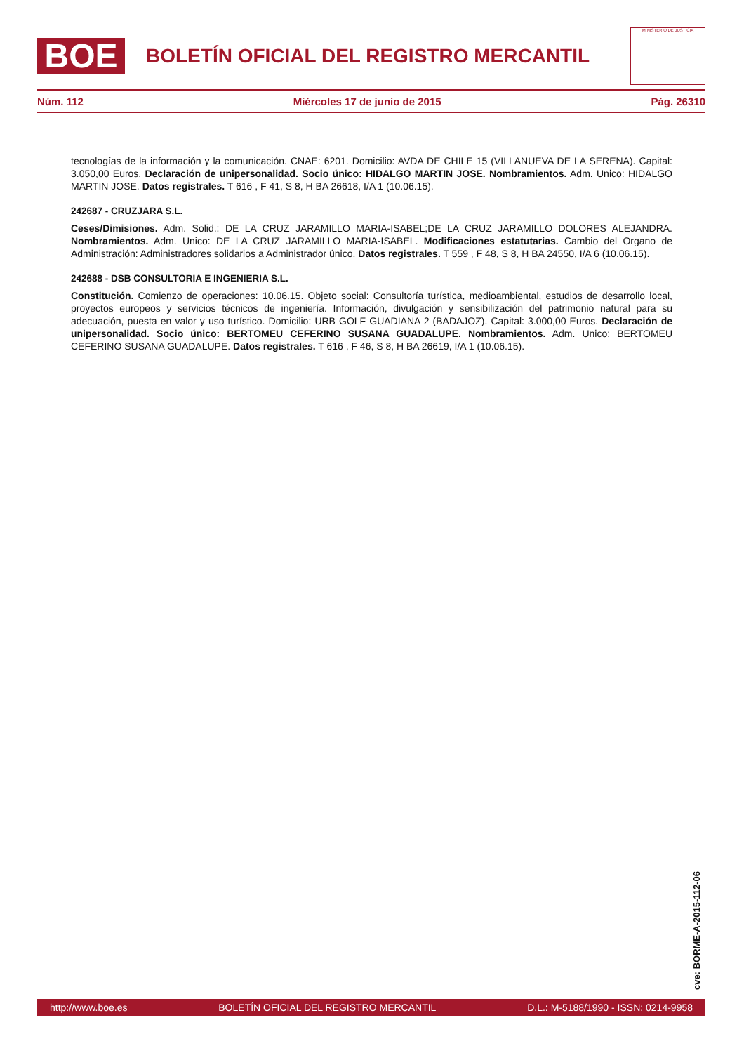BOE
BOLETÍN OFICIAL DEL REGISTRO MERCANTIL
MINISTERIO DE JUSTICIA
Núm. 112 Miércoles 17 de junio de 2015 Pág. 26310
tecnologías de la información y la comunicación. CNAE: 6201. Domicilio: AVDA DE CHILE 15 (VILLANUEVA DE LA SERENA). Capital: 3.050,00 Euros. Declaración de unipersonalidad. Socio único: HIDALGO MARTIN JOSE. Nombramientos. Adm. Unico: HIDALGO MARTIN JOSE. Datos registrales. T 616 , F 41, S 8, H BA 26618, I/A 1 (10.06.15).
242687 - CRUZJARA S.L.
Ceses/Dimisiones. Adm. Solid.: DE LA CRUZ JARAMILLO MARIA-ISABEL;DE LA CRUZ JARAMILLO DOLORES ALEJANDRA. Nombramientos. Adm. Unico: DE LA CRUZ JARAMILLO MARIA-ISABEL. Modificaciones estatutarias. Cambio del Organo de Administración: Administradores solidarios a Administrador único. Datos registrales. T 559 , F 48, S 8, H BA 24550, I/A 6 (10.06.15).
242688 - DSB CONSULTORIA E INGENIERIA S.L.
Constitución. Comienzo de operaciones: 10.06.15. Objeto social: Consultoría turística, medioambiental, estudios de desarrollo local, proyectos europeos y servicios técnicos de ingeniería. Información, divulgación y sensibilización del patrimonio natural para su adecuación, puesta en valor y uso turístico. Domicilio: URB GOLF GUADIANA 2 (BADAJOZ). Capital: 3.000,00 Euros. Declaración de unipersonalidad. Socio único: BERTOMEU CEFERINO SUSANA GUADALUPE. Nombramientos. Adm. Unico: BERTOMEU CEFERINO SUSANA GUADALUPE. Datos registrales. T 616 , F 46, S 8, H BA 26619, I/A 1 (10.06.15).
cve: BORME-A-2015-112-06
http://www.boe.es BOLETÍN OFICIAL DEL REGISTRO MERCANTIL D.L.: M-5188/1990 - ISSN: 0214-9958